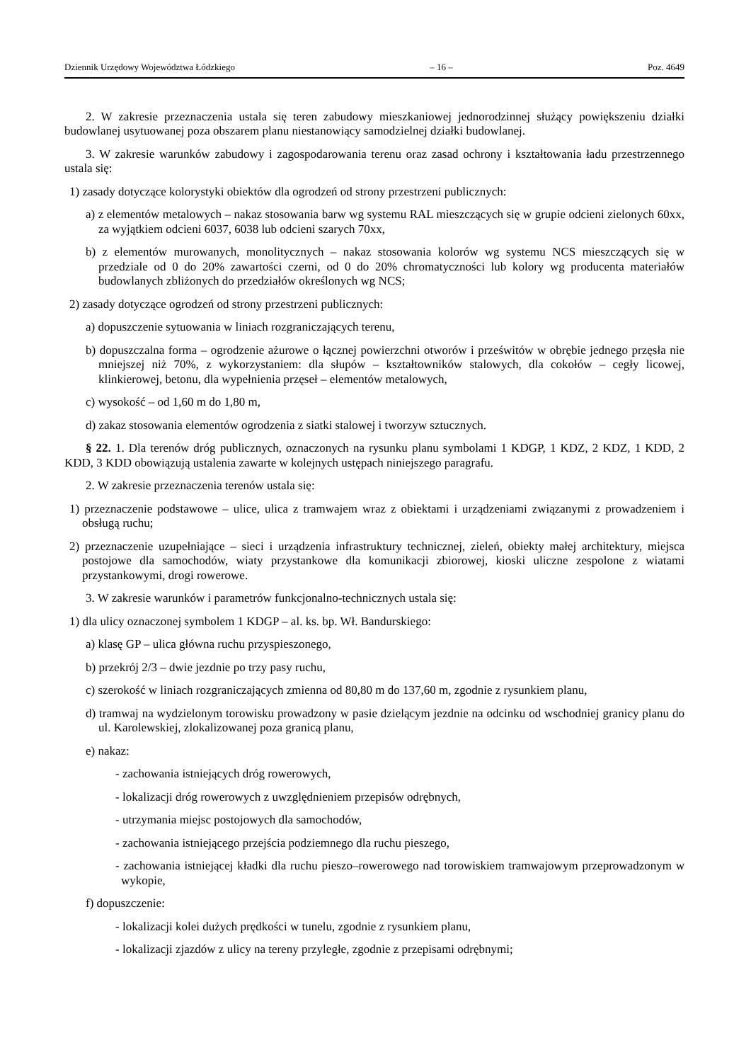Dziennik Urzędowy Województwa Łódzkiego – 16 – Poz. 4649
2. W zakresie przeznaczenia ustala się teren zabudowy mieszkaniowej jednorodzinnej służący powiększeniu działki budowlanej usytuowanej poza obszarem planu niestanowiący samodzielnej działki budowlanej.
3. W zakresie warunków zabudowy i zagospodarowania terenu oraz zasad ochrony i kształtowania ładu przestrzennego ustala się:
1) zasady dotyczące kolorystyki obiektów dla ogrodzeń od strony przestrzeni publicznych:
a) z elementów metalowych – nakaz stosowania barw wg systemu RAL mieszczących się w grupie odcieni zielonych 60xx, za wyjątkiem odcieni 6037, 6038 lub odcieni szarych 70xx,
b) z elementów murowanych, monolitycznych – nakaz stosowania kolorów wg systemu NCS mieszczących się w przedziale od 0 do 20% zawartości czerni, od 0 do 20% chromatyczności lub kolory wg producenta materiałów budowlanych zbliżonych do przedziałów określonych wg NCS;
2) zasady dotyczące ogrodzeń od strony przestrzeni publicznych:
a) dopuszczenie sytuowania w liniach rozgraniczających terenu,
b) dopuszczalna forma – ogrodzenie ażurowe o łącznej powierzchni otworów i prześwitów w obrębie jednego przęsła nie mniejszej niż 70%, z wykorzystaniem: dla słupów – kształtowników stalowych, dla cokołów – cegły licowej, klinkierowej, betonu, dla wypełnienia przęseł – elementów metalowych,
c) wysokość – od 1,60 m do 1,80 m,
d) zakaz stosowania elementów ogrodzenia z siatki stalowej i tworzyw sztucznych.
§ 22. 1. Dla terenów dróg publicznych, oznaczonych na rysunku planu symbolami 1 KDGP, 1 KDZ, 2 KDZ, 1 KDD, 2 KDD, 3 KDD obowiązują ustalenia zawarte w kolejnych ustępach niniejszego paragrafu.
2. W zakresie przeznaczenia terenów ustala się:
1) przeznaczenie podstawowe – ulice, ulica z tramwajem wraz z obiektami i urządzeniami związanymi z prowadzeniem i obsługą ruchu;
2) przeznaczenie uzupełniające – sieci i urządzenia infrastruktury technicznej, zieleń, obiekty małej architektury, miejsca postojowe dla samochodów, wiaty przystankowe dla komunikacji zbiorowej, kioski uliczne zespolone z wiatami przystankowymi, drogi rowerowe.
3. W zakresie warunków i parametrów funkcjonalno-technicznych ustala się:
1) dla ulicy oznaczonej symbolem 1 KDGP – al. ks. bp. Wł. Bandurskiego:
a) klasę GP – ulica główna ruchu przyspieszonego,
b) przekrój 2/3 – dwie jezdnie po trzy pasy ruchu,
c) szerokość w liniach rozgraniczających zmienna od 80,80 m do 137,60 m, zgodnie z rysunkiem planu,
d) tramwaj na wydzielonym torowisku prowadzony w pasie dzielącym jezdnie na odcinku od wschodniej granicy planu do ul. Karolewskiej, zlokalizowanej poza granicą planu,
e) nakaz:
- zachowania istniejących dróg rowerowych,
- lokalizacji dróg rowerowych z uwzględnieniem przepisów odrębnych,
- utrzymania miejsc postojowych dla samochodów,
- zachowania istniejącego przejścia podziemnego dla ruchu pieszego,
- zachowania istniejącej kładki dla ruchu pieszo–rowerowego nad torowiskiem tramwajowym przeprowadzonym w wykopie,
f) dopuszczenie:
- lokalizacji kolei dużych prędkości w tunelu, zgodnie z rysunkiem planu,
- lokalizacji zjazdów z ulicy na tereny przyległe, zgodnie z przepisami odrębnymi;